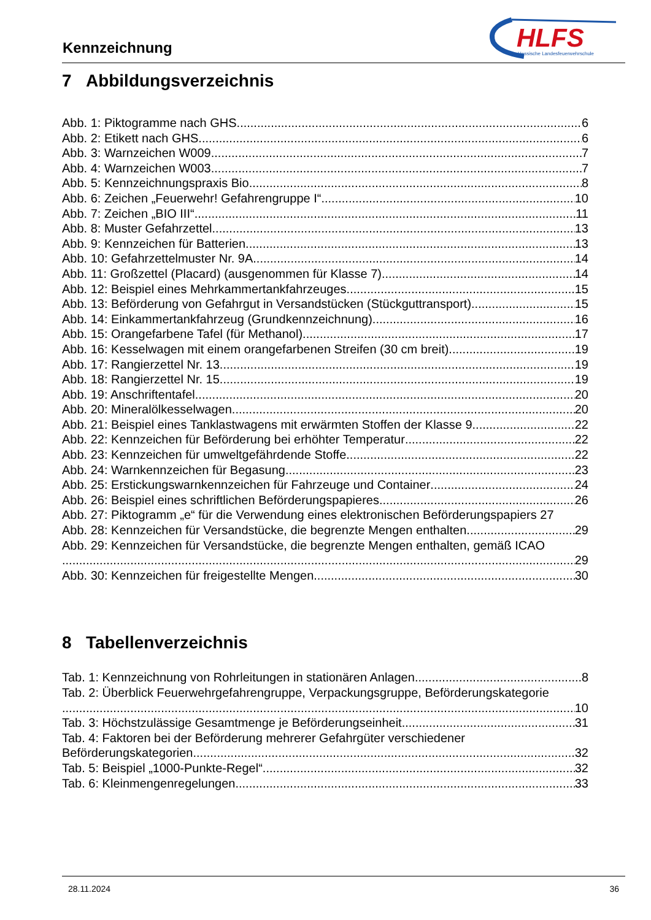Kennzeichnung
HLFS
Hessische Landesfeuerwehrschule
7 Abbildungsverzeichnis
Abb. 1: Piktogramme nach GHS 6
Abb. 2: Etikett nach GHS 6
Abb. 3: Warnzeichen W009 7
Abb. 4: Warnzeichen W003 7
Abb. 5: Kennzeichnungspraxis Bio 8
Abb. 6: Zeichen „Feuerwehr! Gefahrengruppe I“ 10
Abb. 7: Zeichen „BIO III“ 11
Abb. 8: Muster Gefahrzettel 13
Abb. 9: Kennzeichen für Batterien 13
Abb. 10: Gefahrzettelmuster Nr. 9A 14
Abb. 11: Großzettel (Placard) (ausgenommen für Klasse 7) 14
Abb. 12: Beispiel eines Mehrkammertankfahrzeuges 15
Abb. 13: Beförderung von Gefahrgut in Versandstücken (Stückguttransport) 15
Abb. 14: Einkammertankfahrzeug (Grundkennzeichnung) 16
Abb. 15: Orangefarbene Tafel (für Methanol) 17
Abb. 16: Kesselwagen mit einem orangefarbenen Streifen (30 cm breit) 19
Abb. 17: Rangierzettel Nr. 13 19
Abb. 18: Rangierzettel Nr. 15 19
Abb. 19: Anschriftentafel 20
Abb. 20: Mineralölkesselwagen 20
Abb. 21: Beispiel eines Tanklastwagens mit erwärmten Stoffen der Klasse 9 22
Abb. 22: Kennzeichen für Beförderung bei erhöhter Temperatur 22
Abb. 23: Kennzeichen für umweltgefährdende Stoffe 22
Abb. 24: Warnkennzeichen für Begasung 23
Abb. 25: Erstickungswarnkennzeichen für Fahrzeuge und Container 24
Abb. 26: Beispiel eines schriftlichen Beförderungspapieres 26
Abb. 27: Piktogramm „e“ für die Verwendung eines elektronischen Beförderungspapiers 27
Abb. 28: Kennzeichen für Versandstücke, die begrenzte Mengen enthalten 29
Abb. 29: Kennzeichen für Versandstücke, die begrenzte Mengen enthalten, gemäß ICAO
29
Abb. 30: Kennzeichen für freigestellte Mengen 30
8 Tabellenverzeichnis
Tab. 1: Kennzeichnung von Rohrleitungen in stationären Anlagen 8
Tab. 2: Überblick Feuerwehrgefahrengruppe, Verpackungsgruppe, Beförderungskategorie
10
Tab. 3: Höchstzulässige Gesamtmenge je Beförderungseinheit 31
Tab. 4: Faktoren bei der Beförderung mehrerer Gefahrgüter verschiedener
Beförderungskategorien 32
Tab. 5: Beispiel „1000-Punkte-Regel“ 32
Tab. 6: Kleinmengenregelungen 33
28.11.2024 36